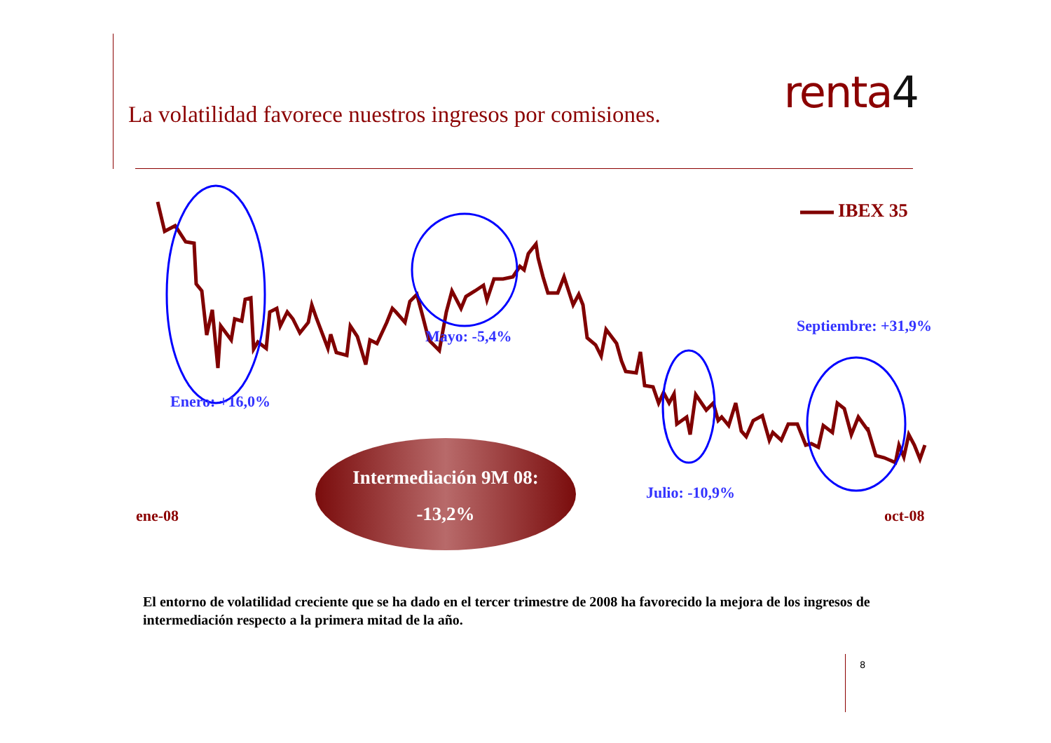La volatilidad favorece nuestros ingresos por comisiones.
renta4
IBEX 35
Mayo: -5,4%
Septiembre: +31,9%
Enero: +16,0%
Julio: -10,9%
ene-08 oct-08
Intermediación 9M 08:
-13,2%
El entorno de volatilidad creciente que se ha dado en el tercer trimestre de 2008 ha favorecido la mejora de los ingresos de intermediación respecto a la primera mitad de la año.
8